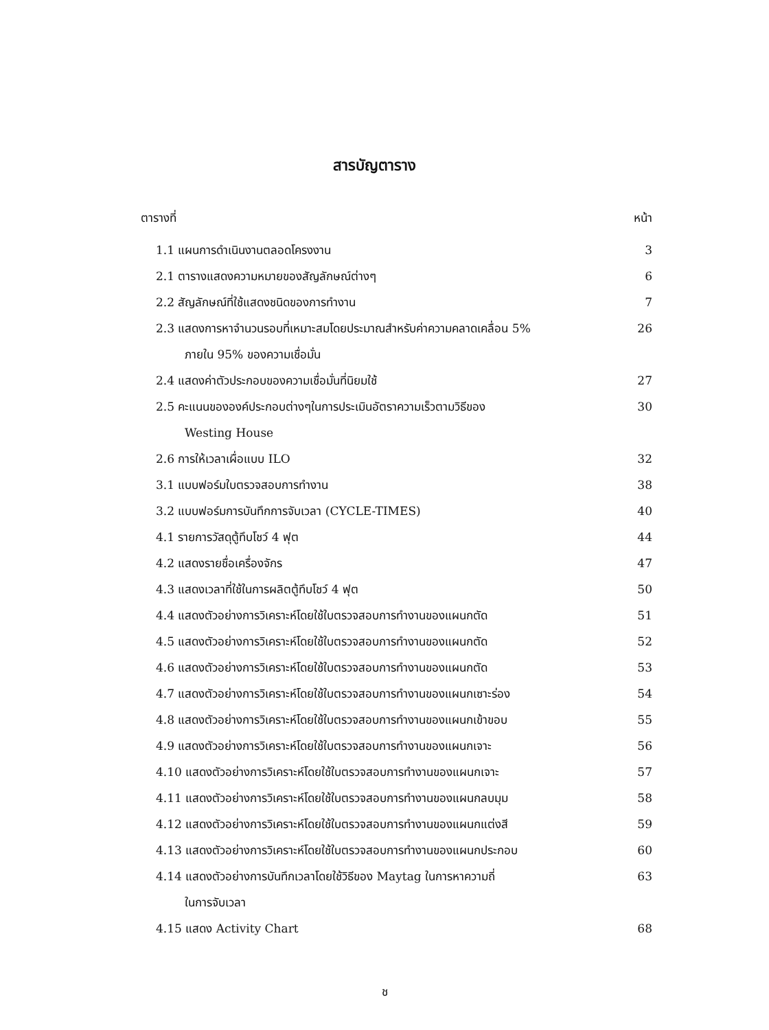สารบัญตาราง
ตารางที่ หน้า
1.1 แผนการดำเนินงานตลอดโครงงาน 3
2.1 ตารางแสดงความหมายของสัญลักษณ์ต่างๆ 6
2.2 สัญลักษณ์ที่ใช้แสดงชนิดของการทำงาน 7
2.3 แสดงการหาจำนวนรอบที่เหมาะสมโดยประมาณสำหรับค่าความคลาดเคลื่อน 5%
ภายใน 95% ของความเชื่อมั่น 26
2.4 แสดงค่าตัวประกอบของความเชื่อมั่นที่นิยมใช้ 27
2.5 คะแนนขององค์ประกอบต่างๆในการประเมินอัตราความเร็วตามวิธีของ
Westing House 30
2.6 การให้เวลาเผื่อแบบ ILO 32
3.1 แบบฟอร์มใบตรวจสอบการทำงาน 38
3.2 แบบฟอร์มการบันทึกการจับเวลา (CYCLE-TIMES) 40
4.1 รายการวัสดุตู้ทึบโชว์ 4 ฟุต 44
4.2 แสดงรายชื่อเครื่องจักร 47
4.3 แสดงเวลาที่ใช้ในการผลิตตู้ทึบโชว์ 4 ฟุต 50
4.4 แสดงตัวอย่างการวิเคราะห์โดยใช้ใบตรวจสอบการทำงานของแผนกตัด 51
4.5 แสดงตัวอย่างการวิเคราะห์โดยใช้ใบตรวจสอบการทำงานของแผนกตัด 52
4.6 แสดงตัวอย่างการวิเคราะห์โดยใช้ใบตรวจสอบการทำงานของแผนกตัด 53
4.7 แสดงตัวอย่างการวิเคราะห์โดยใช้ใบตรวจสอบการทำงานของแผนกเซาะร่อง 54
4.8 แสดงตัวอย่างการวิเคราะห์โดยใช้ใบตรวจสอบการทำงานของแผนกเข้าขอบ 55
4.9 แสดงตัวอย่างการวิเคราะห์โดยใช้ใบตรวจสอบการทำงานของแผนกเจาะ 56
4.10 แสดงตัวอย่างการวิเคราะห์โดยใช้ใบตรวจสอบการทำงานของแผนกเจาะ 57
4.11 แสดงตัวอย่างการวิเคราะห์โดยใช้ใบตรวจสอบการทำงานของแผนกลบมุม 58
4.12 แสดงตัวอย่างการวิเคราะห์โดยใช้ใบตรวจสอบการทำงานของแผนกแต่งสี 59
4.13 แสดงตัวอย่างการวิเคราะห์โดยใช้ใบตรวจสอบการทำงานของแผนกประกอบ 60
4.14 แสดงตัวอย่างการบันทึกเวลาโดยใช้วิธีของ Maytag ในการหาความถี่
ในการจับเวลา 63
4.15 แสดง Activity Chart 68
ช